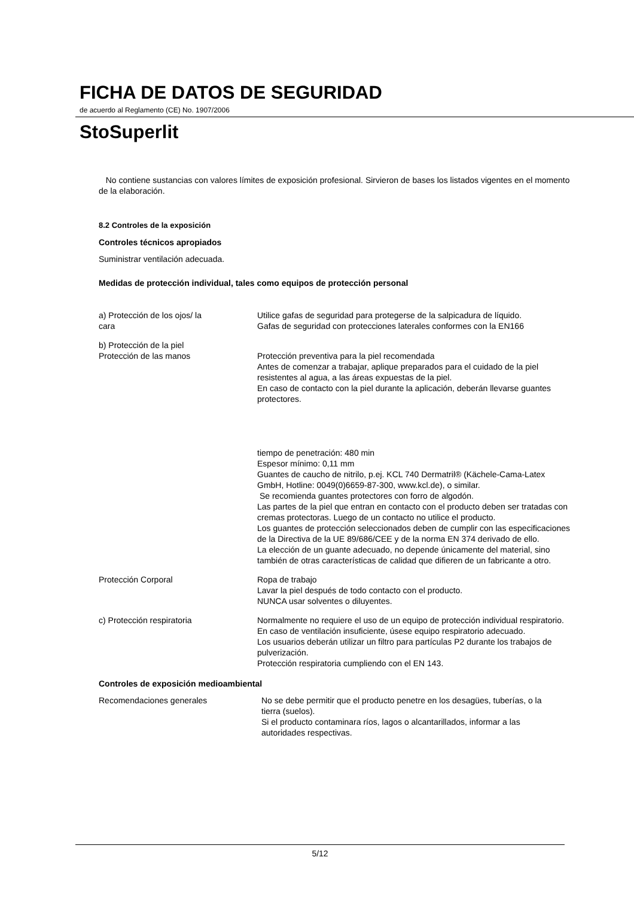FICHA DE DATOS DE SEGURIDAD
de acuerdo al Reglamento (CE) No. 1907/2006
StoSuperlit
No contiene sustancias con valores límites de exposición profesional. Sirvieron de bases los listados vigentes en el momento de la elaboración.
8.2 Controles de la exposición
Controles técnicos apropiados
Suministrar ventilación adecuada.
Medidas de protección individual, tales como equipos de protección personal
a) Protección de los ojos/ la
cara
Utilice gafas de seguridad para protegerse de la salpicadura de líquido.
Gafas de seguridad con protecciones laterales conformes con la EN166
b) Protección de la piel
Protección de las manos Protección preventiva para la piel recomendada
Antes de comenzar a trabajar, aplique preparados para el cuidado de la piel resistentes al agua, a las áreas expuestas de la piel.
En caso de contacto con la piel durante la aplicación, deberán llevarse guantes protectores.
tiempo de penetración: 480 min
Espesor mínimo: 0,11 mm
Guantes de caucho de nitrilo, p.ej. KCL 740 Dermatril® (Kächele-Cama-Latex GmbH, Hotline: 0049(0)6659-87-300, www.kcl.de), o similar.
Se recomienda guantes protectores con forro de algodón.
Las partes de la piel que entran en contacto con el producto deben ser tratadas con cremas protectoras. Luego de un contacto no utilice el producto.
Los guantes de protección seleccionados deben de cumplir con las especificaciones de la Directiva de la UE 89/686/CEE y de la norma EN 374 derivado de ello.
La elección de un guante adecuado, no depende únicamente del material, sino también de otras características de calidad que difieren de un fabricante a otro.
Protección Corporal Ropa de trabajo
Lavar la piel después de todo contacto con el producto.
NUNCA usar solventes o diluyentes.
c) Protección respiratoria Normalmente no requiere el uso de un equipo de protección individual respiratorio.
En caso de ventilación insuficiente, úsese equipo respiratorio adecuado.
Los usuarios deberán utilizar un filtro para partículas P2 durante los trabajos de pulverización.
Protección respiratoria cumpliendo con el EN 143.
Controles de exposición medioambiental
Recomendaciones generales No se debe permitir que el producto penetre en los desagües, tuberías, o la tierra (suelos).
Si el producto contaminara ríos, lagos o alcantarillados, informar a las autoridades respectivas.
5/12